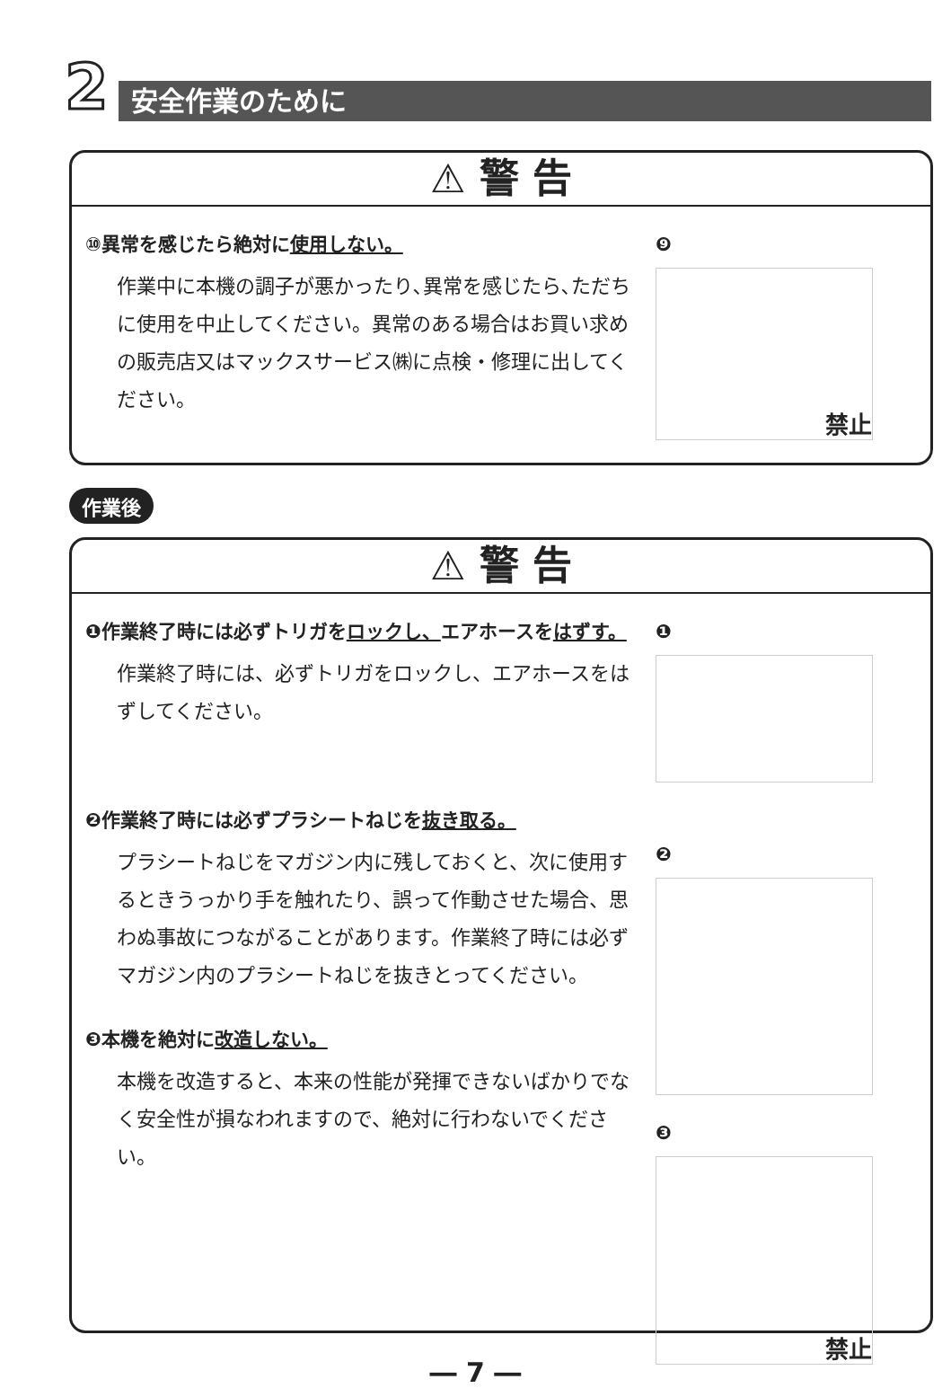2 安全作業のために
⚠ 警 告
⑩異常を感じたら絶対に使用しない。
作業中に本機の調子が悪かったり､異常を感じたら､ただちに使用を中止してください。異常のある場合はお買い求めの販売店又はマックスサービス㈱に点検・修理に出してください。
❾
禁止
作業後
⚠ 警 告
❶作業終了時には必ずトリガをロックし、エアホースをはずす。
作業終了時には、必ずトリガをロックし、エアホースをはずしてください。
❷作業終了時には必ずプラシートねじを抜き取る。
プラシートねじをマガジン内に残しておくと、次に使用するときうっかり手を触れたり、誤って作動させた場合、思わぬ事故につながることがあります。作業終了時には必ずマガジン内のプラシートねじを抜きとってください。
❸本機を絶対に改造しない。
本機を改造すると、本来の性能が発揮できないばかりでなく安全性が損なわれますので、絶対に行わないでください。
❶
❷
❸
禁止
― 7 ―